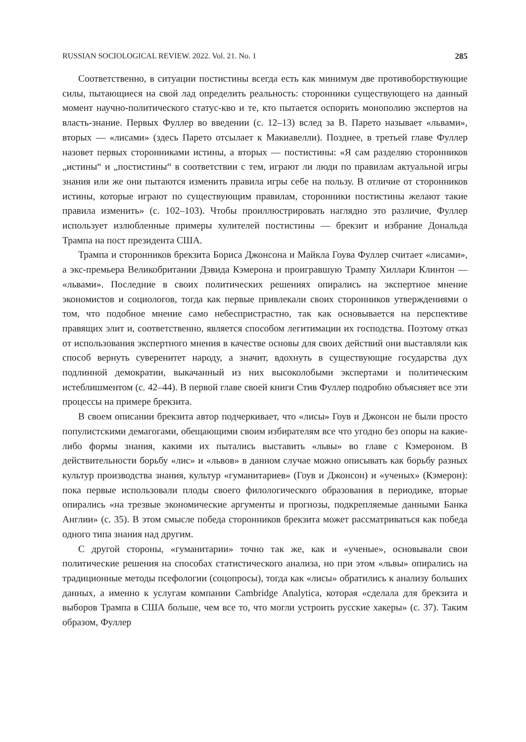RUSSIAN SOCIOLOGICAL REVIEW. 2022. Vol. 21. No. 1 285
Соответственно, в ситуации постистины всегда есть как минимум две противоборствующие силы, пытающиеся на свой лад определить реальность: сторонники существующего на данный момент научно-политического статус-кво и те, кто пытается оспорить монополию экспертов на власть-знание. Первых Фуллер во введении (с. 12–13) вслед за В. Парето называет «львами», вторых — «лисами» (здесь Парето отсылает к Макиавелли). Позднее, в третьей главе Фуллер назовет первых сторонниками истины, а вторых — постистины: «Я сам разделяю сторонников „истины“ и „постистины“ в соответствии с тем, играют ли люди по правилам актуальной игры знания или же они пытаются изменить правила игры себе на пользу. В отличие от сторонников истины, которые играют по существующим правилам, сторонники постистины желают такие правила изменить» (с. 102–103). Чтобы проиллюстрировать наглядно это различие, Фуллер использует излюбленные примеры хулителей постистины — брекзит и избрание Дональда Трампа на пост президента США.
Трампа и сторонников брекзита Бориса Джонсона и Майкла Гоува Фуллер считает «лисами», а экс-премьера Великобритании Дэвида Кэмерона и проигравшую Трампу Хиллари Клинтон — «львами». Последние в своих политических решениях опирались на экспертное мнение экономистов и социологов, тогда как первые привлекали своих сторонников утверждениями о том, что подобное мнение само небеспристрастно, так как основывается на перспективе правящих элит и, соответственно, является способом легитимации их господства. Поэтому отказ от использования экспертного мнения в качестве основы для своих действий они выставляли как способ вернуть суверенитет народу, а значит, вдохнуть в существующие государства дух подлинной демократии, выкачанный из них высоколобыми экспертами и политическим истеблишментом (с. 42–44). В первой главе своей книги Стив Фуллер подробно объясняет все эти процессы на примере брекзита.
В своем описании брекзита автор подчеркивает, что «лисы» Гоув и Джонсон не были просто популистскими демагогами, обещающими своим избирателям все что угодно без опоры на какие-либо формы знания, какими их пытались выставить «львы» во главе с Кэмероном. В действительности борьбу «лис» и «львов» в данном случае можно описывать как борьбу разных культур производства знания, культур «гуманитариев» (Гоув и Джонсон) и «ученых» (Кэмерон): пока первые использовали плоды своего филологического образования в периодике, вторые опирались «на трезвые экономические аргументы и прогнозы, подкрепляемые данными Банка Англии» (с. 35). В этом смысле победа сторонников брекзита может рассматриваться как победа одного типа знания над другим.
С другой стороны, «гуманитарии» точно так же, как и «ученые», основывали свои политические решения на способах статистического анализа, но при этом «львы» опирались на традиционные методы псефологии (соцопросы), тогда как «лисы» обратились к анализу больших данных, а именно к услугам компании Cambridge Analytica, которая «сделала для брекзита и выборов Трампа в США больше, чем все то, что могли устроить русские хакеры» (с. 37). Таким образом, Фуллер